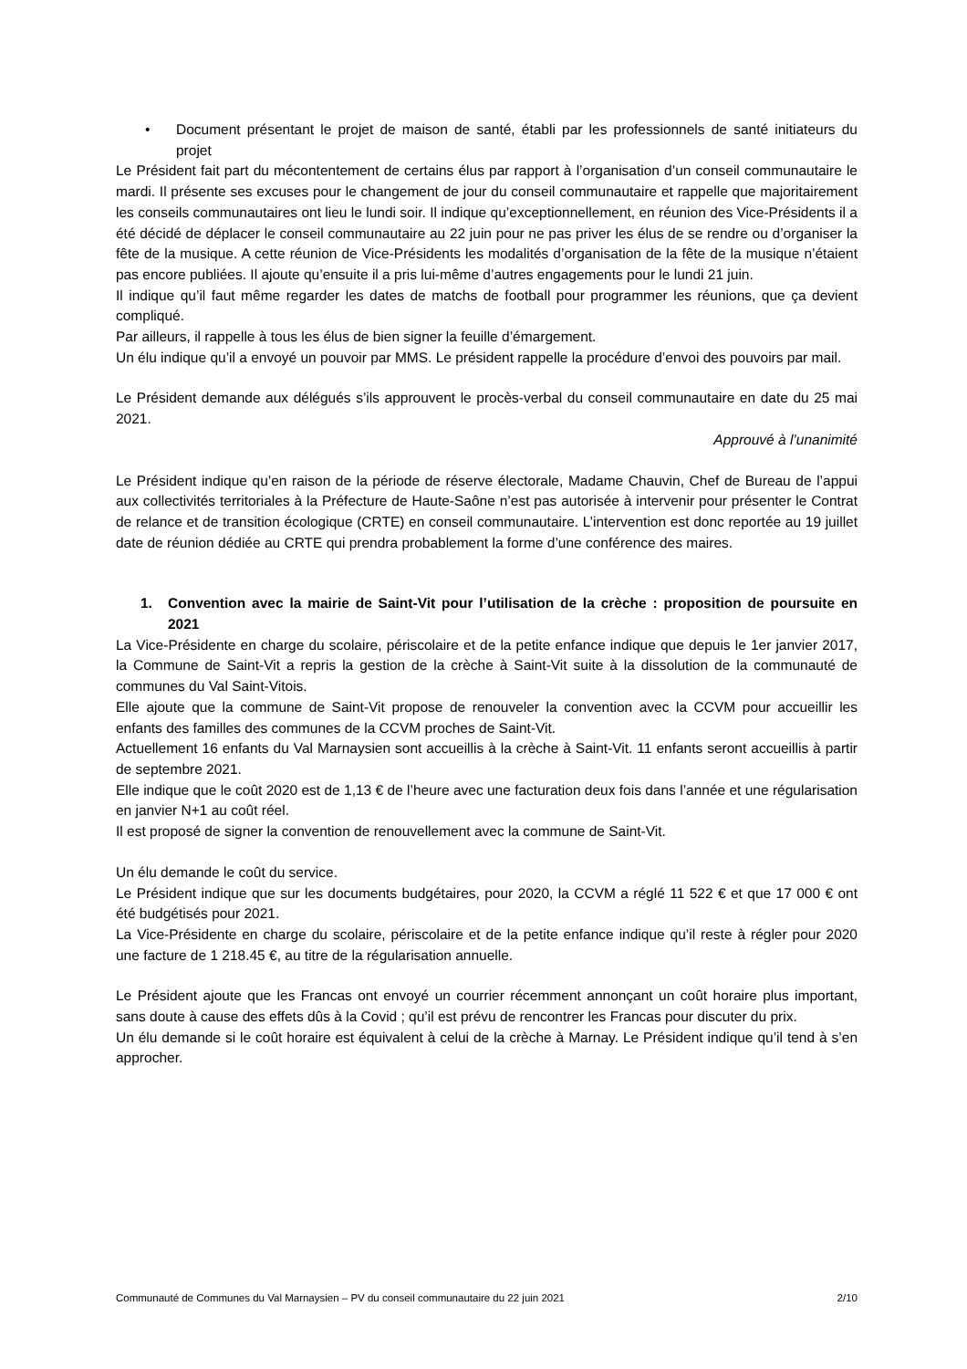• Document présentant le projet de maison de santé, établi par les professionnels de santé initiateurs du projet
Le Président fait part du mécontentement de certains élus par rapport à l’organisation d’un conseil communautaire le mardi. Il présente ses excuses pour le changement de jour du conseil communautaire et rappelle que majoritairement les conseils communautaires ont lieu le lundi soir. Il indique qu’exceptionnellement, en réunion des Vice-Présidents il a été décidé de déplacer le conseil communautaire au 22 juin pour ne pas priver les élus de se rendre ou d’organiser la fête de la musique. A cette réunion de Vice-Présidents les modalités d’organisation de la fête de la musique n’étaient pas encore publiées. Il ajoute qu’ensuite il a pris lui-même d’autres engagements pour le lundi 21 juin.
Il indique qu’il faut même regarder les dates de matchs de football pour programmer les réunions, que ça devient compliqué.
Par ailleurs, il rappelle à tous les élus de bien signer la feuille d’émargement.
Un élu indique qu’il a envoyé un pouvoir par MMS. Le président rappelle la procédure d’envoi des pouvoirs par mail.
Le Président demande aux délégués s’ils approuvent le procès-verbal du conseil communautaire en date du 25 mai 2021.
Approuvé à l’unanimité
Le Président indique qu’en raison de la période de réserve électorale, Madame Chauvin, Chef de Bureau de l’appui aux collectivités territoriales à la Préfecture de Haute-Saône n’est pas autorisée à intervenir pour présenter le Contrat de relance et de transition écologique (CRTE) en conseil communautaire. L’intervention est donc reportée au 19 juillet date de réunion dédiée au CRTE qui prendra probablement la forme d’une conférence des maires.
1. Convention avec la mairie de Saint-Vit pour l’utilisation de la crèche : proposition de poursuite en 2021
La Vice-Présidente en charge du scolaire, périscolaire et de la petite enfance indique que depuis le 1er janvier 2017, la Commune de Saint-Vit a repris la gestion de la crèche à Saint-Vit suite à la dissolution de la communauté de communes du Val Saint-Vitois.
Elle ajoute que la commune de Saint-Vit propose de renouveler la convention avec la CCVM pour accueillir les enfants des familles des communes de la CCVM proches de Saint-Vit.
Actuellement 16 enfants du Val Marnaysien sont accueillis à la crèche à Saint-Vit. 11 enfants seront accueillis à partir de septembre 2021.
Elle indique que le coût 2020 est de 1,13 € de l’heure avec une facturation deux fois dans l’année et une régularisation en janvier N+1 au coût réel.
Il est proposé de signer la convention de renouvellement avec la commune de Saint-Vit.
Un élu demande le coût du service.
Le Président indique que sur les documents budgétaires, pour 2020, la CCVM a réglé 11 522 € et que 17 000 € ont été budgétisés pour 2021.
La Vice-Présidente en charge du scolaire, périscolaire et de la petite enfance indique qu’il reste à régler pour 2020 une facture de 1 218.45 €, au titre de la régularisation annuelle.
Le Président ajoute que les Francas ont envoyé un courrier récemment annonçant un coût horaire plus important, sans doute à cause des effets dûs à la Covid ; qu’il est prévu de rencontrer les Francas pour discuter du prix.
Un élu demande si le coût horaire est équivalent à celui de la crèche à Marnay. Le Président indique qu’il tend à s’en approcher.
Communauté de Communes du Val Marnaysien – PV du conseil communautaire du 22 juin 2021 2/10